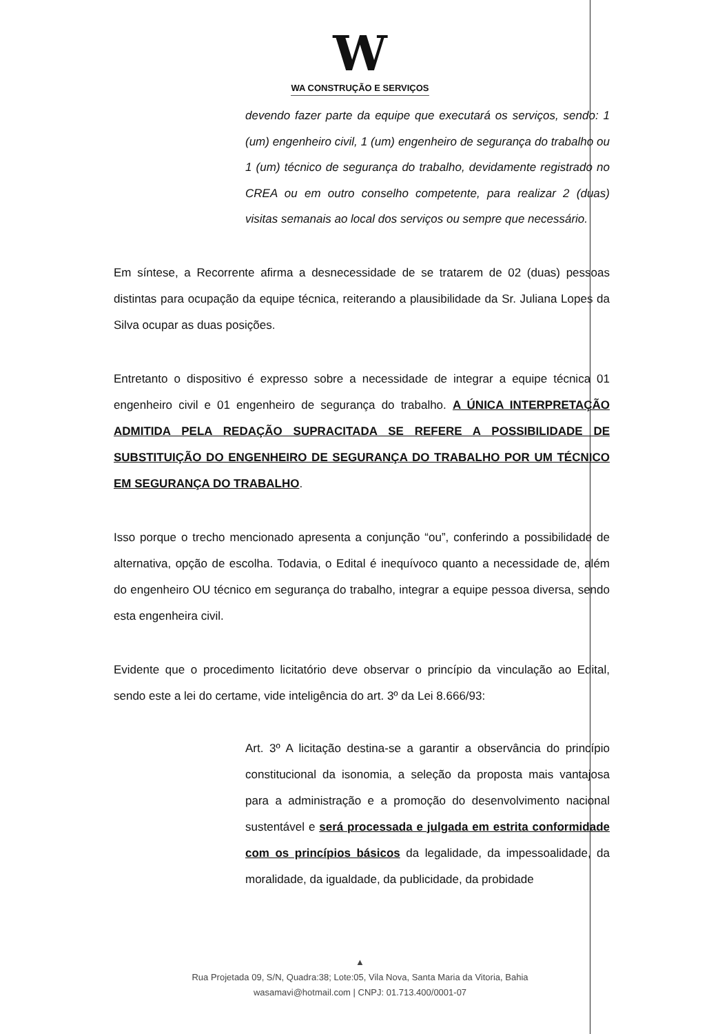W
WA CONSTRUÇÃO E SERVIÇOS
devendo fazer parte da equipe que executará os serviços, sendo: 1 (um) engenheiro civil, 1 (um) engenheiro de segurança do trabalho ou 1 (um) técnico de segurança do trabalho, devidamente registrado no CREA ou em outro conselho competente, para realizar 2 (duas) visitas semanais ao local dos serviços ou sempre que necessário.
Em síntese, a Recorrente afirma a desnecessidade de se tratarem de 02 (duas) pessoas distintas para ocupação da equipe técnica, reiterando a plausibilidade da Sr. Juliana Lopes da Silva ocupar as duas posições.
Entretanto o dispositivo é expresso sobre a necessidade de integrar a equipe técnica 01 engenheiro civil e 01 engenheiro de segurança do trabalho. A ÚNICA INTERPRETAÇÃO ADMITIDA PELA REDAÇÃO SUPRACITADA SE REFERE A POSSIBILIDADE DE SUBSTITUIÇÃO DO ENGENHEIRO DE SEGURANÇA DO TRABALHO POR UM TÉCNICO EM SEGURANÇA DO TRABALHO.
Isso porque o trecho mencionado apresenta a conjunção “ou”, conferindo a possibilidade de alternativa, opção de escolha. Todavia, o Edital é inequívoco quanto a necessidade de, além do engenheiro OU técnico em segurança do trabalho, integrar a equipe pessoa diversa, sendo esta engenheira civil.
Evidente que o procedimento licitatório deve observar o princípio da vinculação ao Edital, sendo este a lei do certame, vide inteligência do art. 3º da Lei 8.666/93:
Art. 3º A licitação destina-se a garantir a observância do princípio constitucional da isonomia, a seleção da proposta mais vantajosa para a administração e a promoção do desenvolvimento nacional sustentável e será processada e julgada em estrita conformidade com os princípios básicos da legalidade, da impessoalidade, da moralidade, da igualdade, da publicidade, da probidade
▲
Rua Projetada 09, S/N, Quadra:38; Lote:05, Vila Nova, Santa Maria da Vitoria, Bahia
wasamavi@hotmail.com | CNPJ: 01.713.400/0001-07